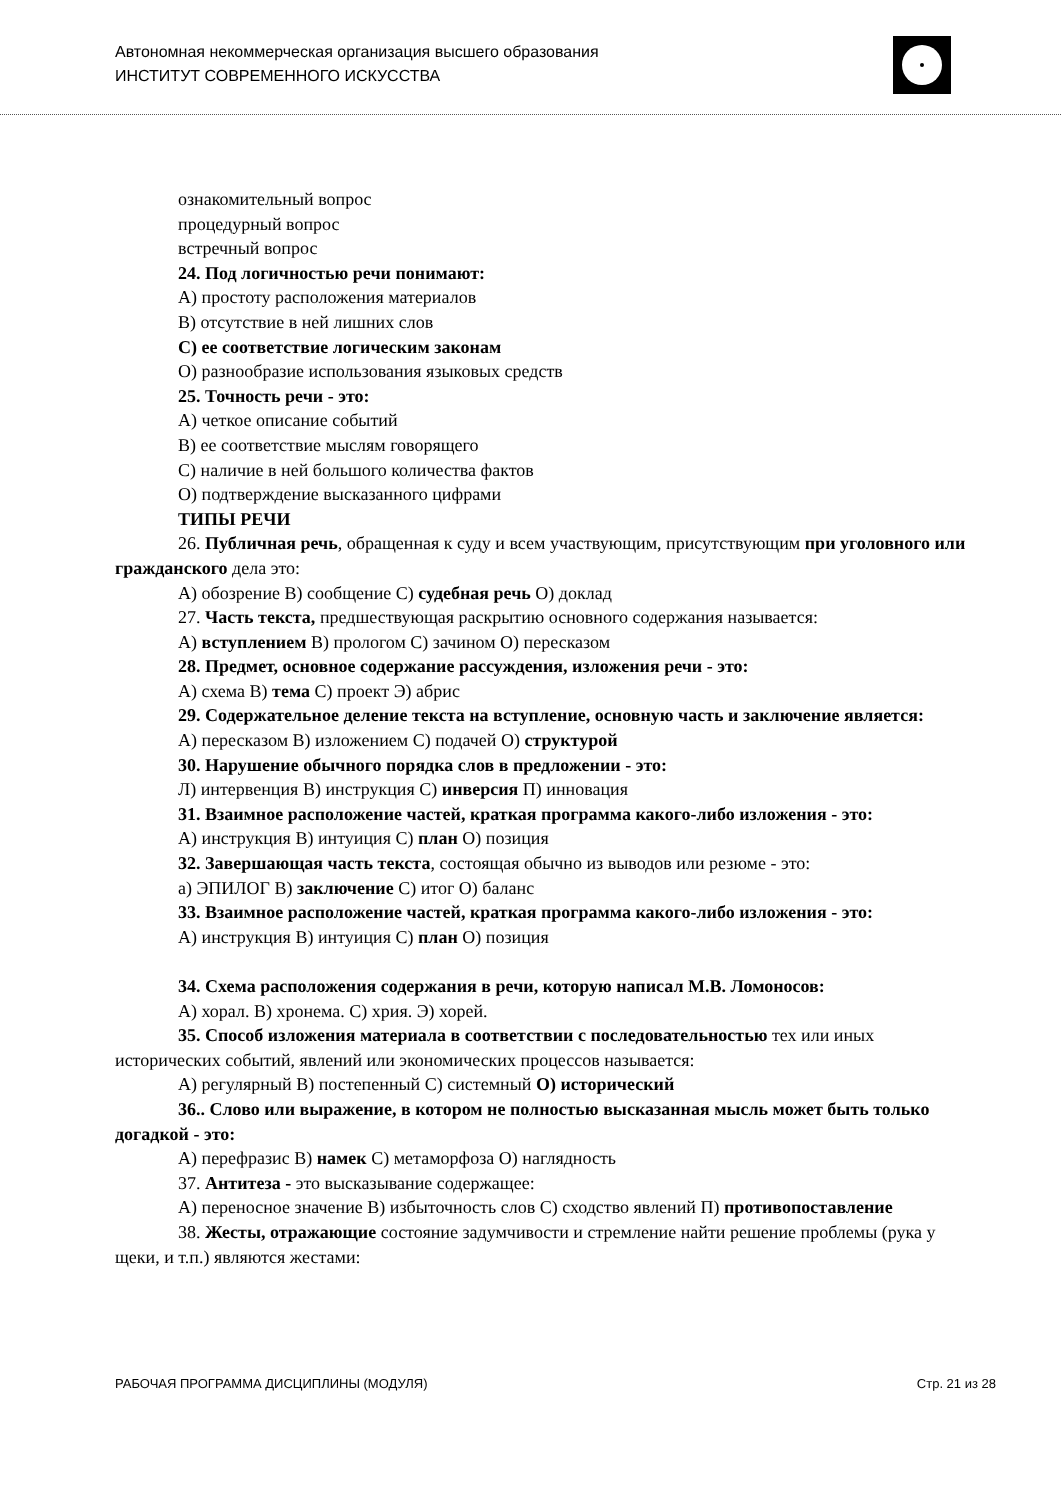Автономная некоммерческая организация высшего образования
ИНСТИТУТ СОВРЕМЕННОГО ИСКУССТВА
ознакомительный вопрос
процедурный вопрос
встречный вопрос
24. Под логичностью речи понимают:
A) простоту расположения материалов
B) отсутствие в ней лишних слов
C) ее соответствие логическим законам
O) разнообразие использования языковых средств
25. Точность речи - это:
A) четкое описание событий
B) ее соответствие мыслям говорящего
C) наличие в ней большого количества фактов
O) подтверждение высказанного цифрами
ТИПЫ РЕЧИ
26. Публичная речь, обращенная к суду и всем участвующим, присутствующим при уголовного или гражданского дела это:
A) обозрение B) сообщение C) судебная речь O) доклад
27. Часть текста, предшествующая раскрытию основного содержания называется:
A) вступлением B) прологом C) зачином O) пересказом
28. Предмет, основное содержание рассуждения, изложения речи - это:
A) схема B) тема C) проект Э) абрис
29. Содержательное деление текста на вступление, основную часть и заключение является:
A) пересказом B) изложением C) подачей O) структурой
30. Нарушение обычного порядка слов в предложении - это:
Л) интервенция B) инструкция C) инверсия П) инновация
31. Взаимное расположение частей, краткая программа какого-либо изложения - это:
A) инструкция B) интуиция C) план O) позиция
32. Завершающая часть текста, состоящая обычно из выводов или резюме - это:
a) ЭПИЛОГ B) заключение C) итог O) баланс
33. Взаимное расположение частей, краткая программа какого-либо изложения - это:
A) инструкция B) интуиция C) план O) позиция
34. Схема расположения содержания в речи, которую написал М.В. Ломоносов:
A) хорал. B) хронема. C) хрия. Э) хорей.
35. Способ изложения материала в соответствии с последовательностью тех или иных исторических событий, явлений или экономических процессов называется:
A) регулярный B) постепенный C) системный O) исторический
36.. Слово или выражение, в котором не полностью высказанная мысль может быть только догадкой - это:
A) перефразис B) намек C) метаморфоза O) наглядность
37. Антитеза - это высказывание содержащее:
A) переносное значение B) избыточность слов C) сходство явлений П) противопоставление
38. Жесты, отражающие состояние задумчивости и стремление найти решение проблемы (рука у щеки, и т.п.) являются жестами:
РАБОЧАЯ ПРОГРАММА ДИСЦИПЛИНЫ (МОДУЛЯ) Стр. 21 из 28